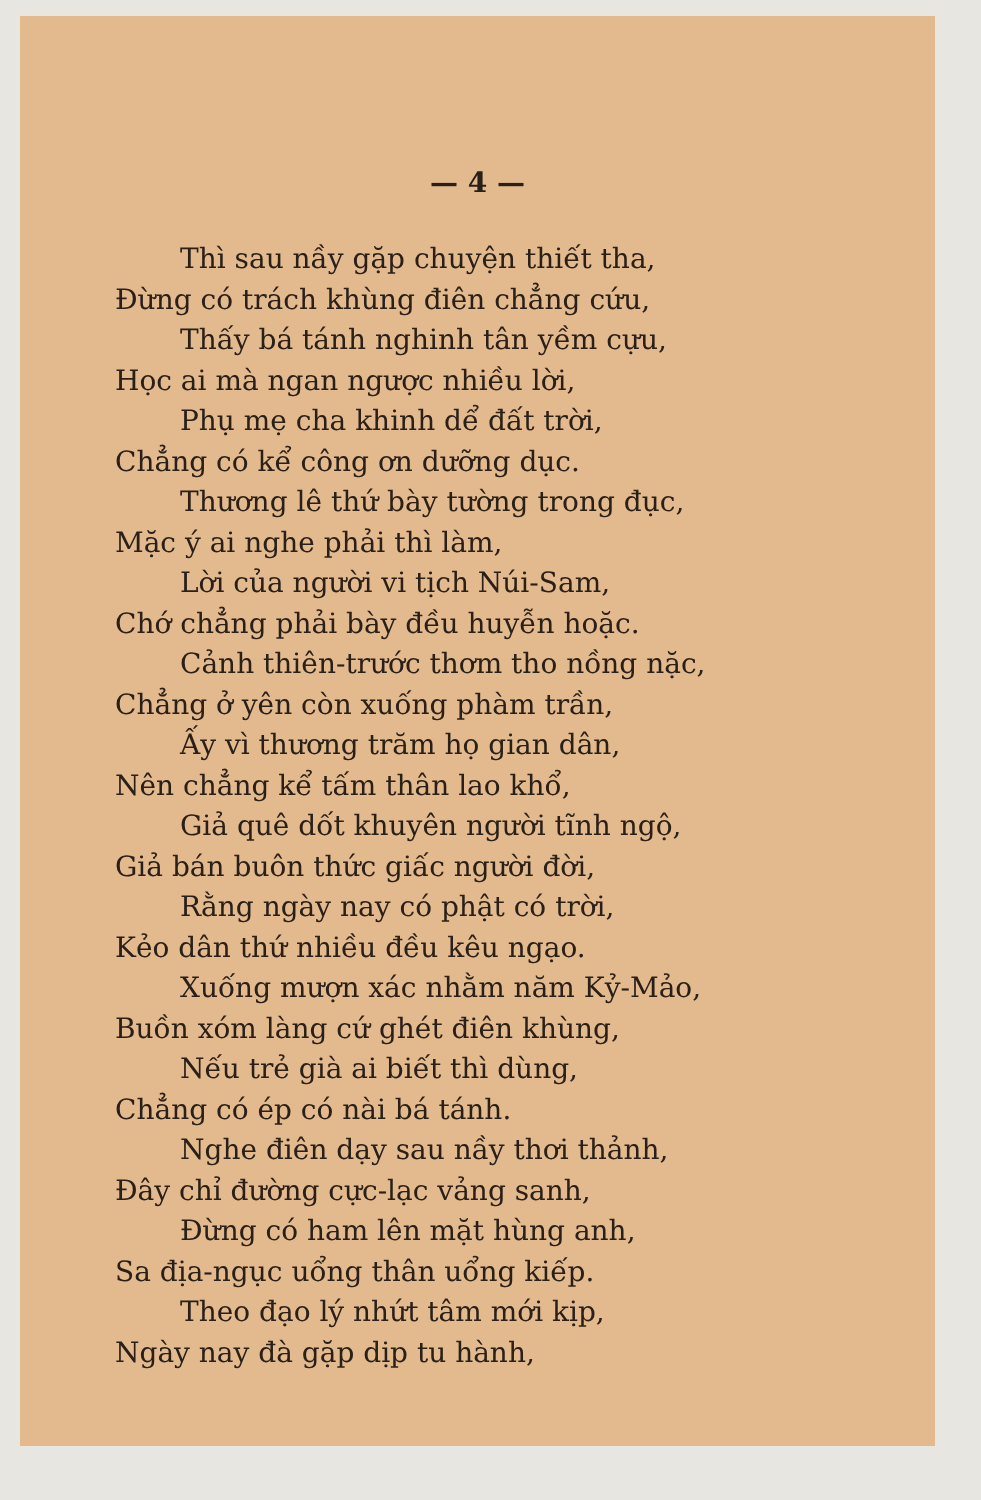— 4 —
Thì sau nầy gặp chuyện thiết tha,
Đừng có trách khùng điên chẳng cứu,
Thấy bá tánh nghinh tân yềm cựu,
Học ai mà ngan ngược nhiều lời,
Phụ mẹ cha khinh dể đất trời,
Chẳng có kể công ơn dưỡng dục.
Thương lê thứ bày tường trong đục,
Mặc ý ai nghe phải thì làm,
Lời của người vi tịch Núi-Sam,
Chớ chẳng phải bày đều huyễn hoặc.
Cảnh thiên-trước thơm tho nồng nặc,
Chẳng ở yên còn xuống phàm trần,
Ấy vì thương trăm họ gian dân,
Nên chẳng kể tấm thân lao khổ,
Giả quê dốt khuyên người tĩnh ngộ,
Giả bán buôn thức giấc người đời,
Rằng ngày nay có phật có trời,
Kẻo dân thứ nhiều đều kêu ngạo.
Xuống mượn xác nhằm năm Kỷ-Mảo,
Buồn xóm làng cứ ghét điên khùng,
Nếu trẻ già ai biết thì dùng,
Chẳng có ép có nài bá tánh.
Nghe điên dạy sau nầy thơi thảnh,
Đây chỉ đường cực-lạc vảng sanh,
Đừng có ham lên mặt hùng anh,
Sa địa-ngục uổng thân uổng kiếp.
Theo đạo lý nhứt tâm mới kịp,
Ngày nay đà gặp dịp tu hành,